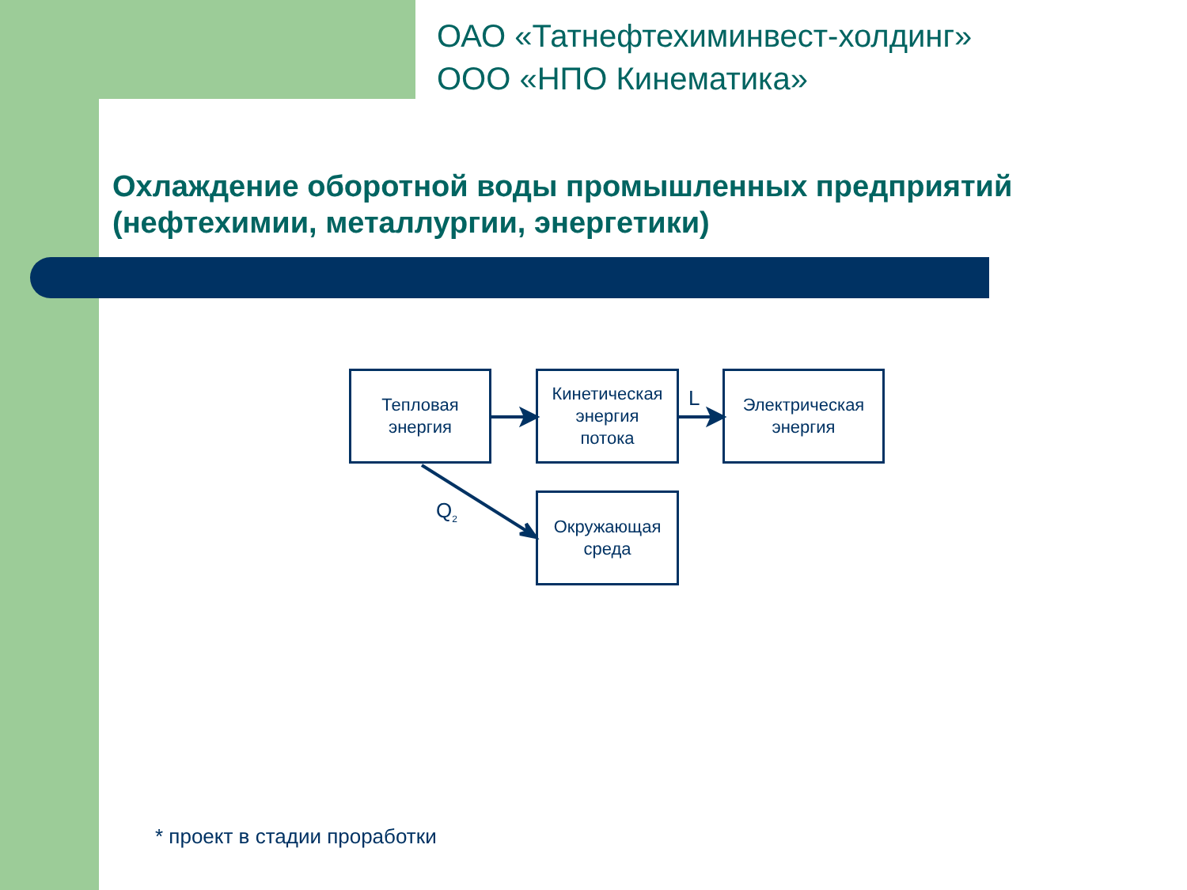ОАО «Татнефтехиминвест-холдинг»
ООО «НПО Кинематика»
Охлаждение оборотной воды промышленных предприятий
(нефтехимии, металлургии, энергетики)
Тепловая
энергия
Кинетическая
энергия
потока
Электрическая
энергия
Окружающая
среда
L
Q<sub>2</sub>
* проект в стадии проработки